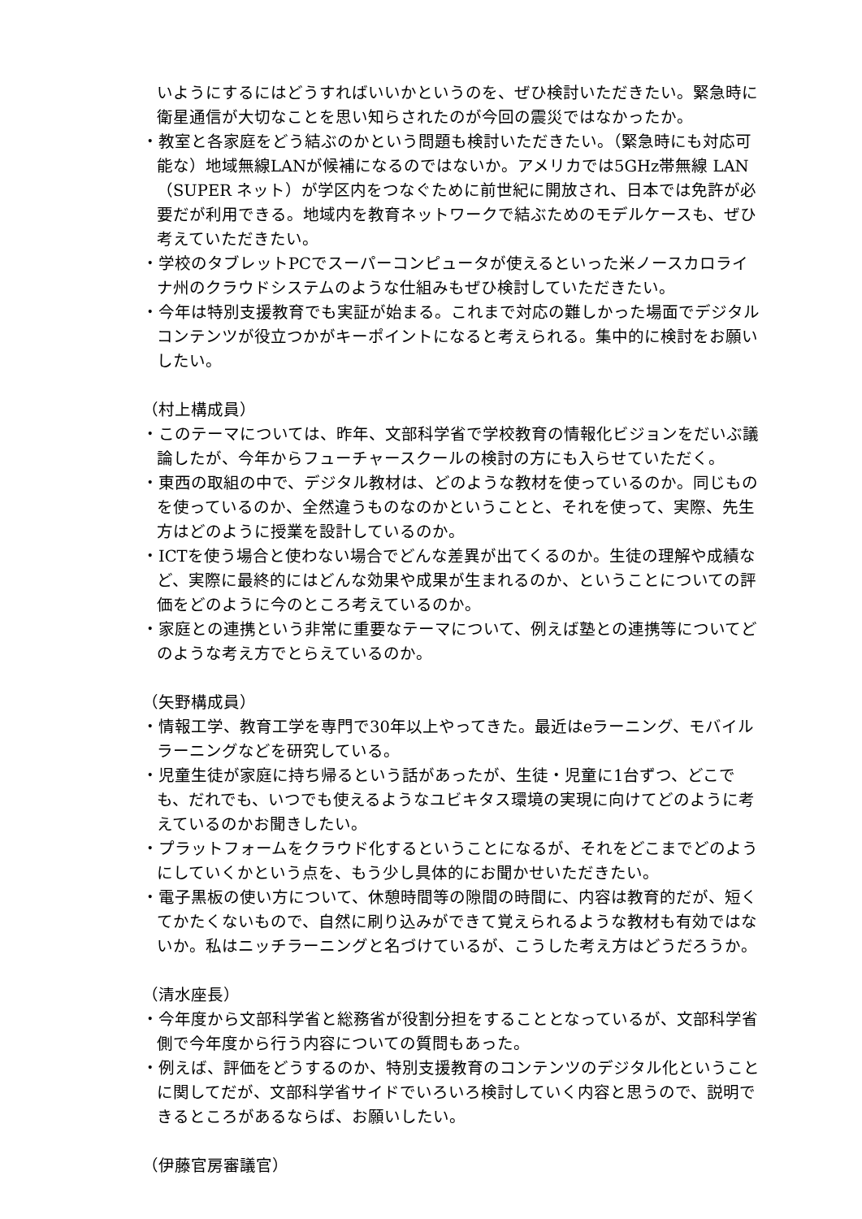いようにするにはどうすればいいかというのを、ぜひ検討いただきたい。緊急時に衛星通信が大切なことを思い知らされたのが今回の震災ではなかったか。
・教室と各家庭をどう結ぶのかという問題も検討いただきたい。（緊急時にも対応可能な）地域無線LANが候補になるのではないか。アメリカでは5GHz帯無線 LAN（SUPER ネット）が学区内をつなぐために前世紀に開放され、日本では免許が必要だが利用できる。地域内を教育ネットワークで結ぶためのモデルケースも、ぜひ考えていただきたい。
・学校のタブレットPCでスーパーコンピュータが使えるといった米ノースカロライナ州のクラウドシステムのような仕組みもぜひ検討していただきたい。
・今年は特別支援教育でも実証が始まる。これまで対応の難しかった場面でデジタルコンテンツが役立つかがキーポイントになると考えられる。集中的に検討をお願いしたい。
（村上構成員）
・このテーマについては、昨年、文部科学省で学校教育の情報化ビジョンをだいぶ議論したが、今年からフューチャースクールの検討の方にも入らせていただく。
・東西の取組の中で、デジタル教材は、どのような教材を使っているのか。同じものを使っているのか、全然違うものなのかということと、それを使って、実際、先生方はどのように授業を設計しているのか。
・ICTを使う場合と使わない場合でどんな差異が出てくるのか。生徒の理解や成績など、実際に最終的にはどんな効果や成果が生まれるのか、ということについての評価をどのように今のところ考えているのか。
・家庭との連携という非常に重要なテーマについて、例えば塾との連携等についてどのような考え方でとらえているのか。
（矢野構成員）
・情報工学、教育工学を専門で30年以上やってきた。最近はeラーニング、モバイルラーニングなどを研究している。
・児童生徒が家庭に持ち帰るという話があったが、生徒・児童に1台ずつ、どこでも、だれでも、いつでも使えるようなユビキタス環境の実現に向けてどのように考えているのかお聞きしたい。
・プラットフォームをクラウド化するということになるが、それをどこまでどのようにしていくかという点を、もう少し具体的にお聞かせいただきたい。
・電子黒板の使い方について、休憩時間等の隙間の時間に、内容は教育的だが、短くてかたくないもので、自然に刷り込みができて覚えられるような教材も有効ではないか。私はニッチラーニングと名づけているが、こうした考え方はどうだろうか。
（清水座長）
・今年度から文部科学省と総務省が役割分担をすることとなっているが、文部科学省側で今年度から行う内容についての質問もあった。
・例えば、評価をどうするのか、特別支援教育のコンテンツのデジタル化ということに関してだが、文部科学省サイドでいろいろ検討していく内容と思うので、説明できるところがあるならば、お願いしたい。
（伊藤官房審議官）